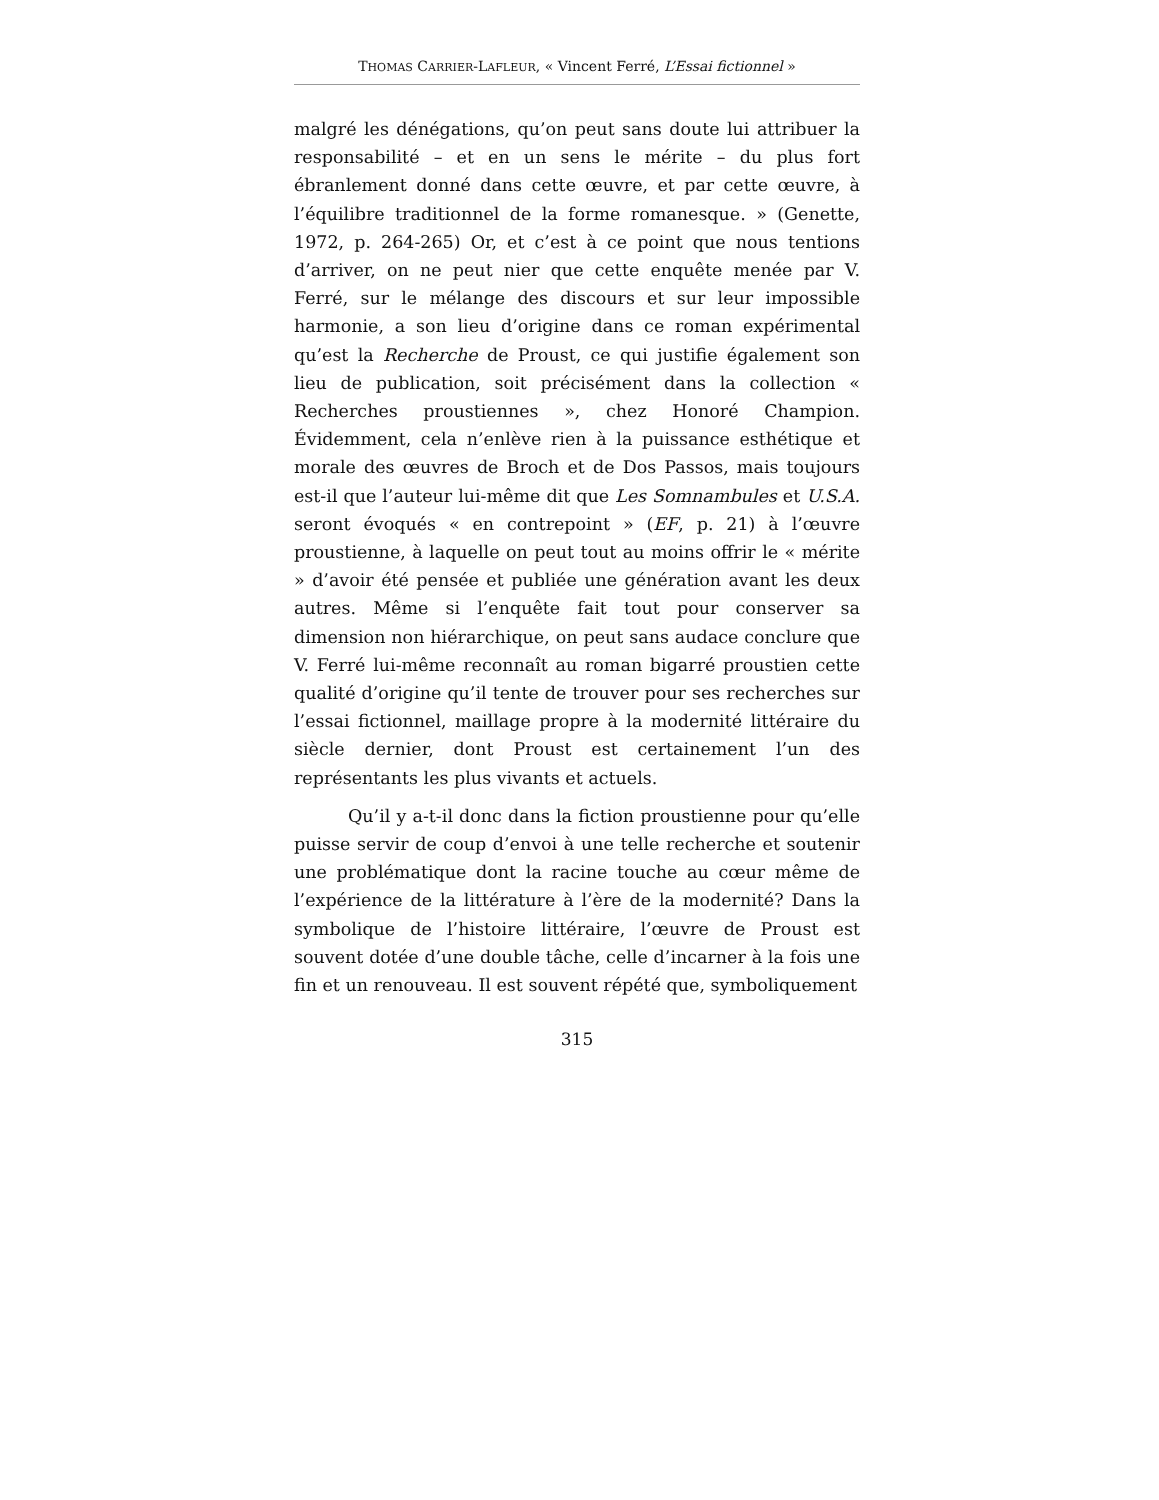THOMAS CARRIER-LAFLEUR, « Vincent Ferré, L’Essai fictionnel »
malgré les dénégations, qu’on peut sans doute lui attribuer la responsabilité – et en un sens le mérite – du plus fort ébranlement donné dans cette œuvre, et par cette œuvre, à l’équilibre traditionnel de la forme romanesque. » (Genette, 1972, p. 264-265) Or, et c’est à ce point que nous tentions d’arriver, on ne peut nier que cette enquête menée par V. Ferré, sur le mélange des discours et sur leur impossible harmonie, a son lieu d’origine dans ce roman expérimental qu’est la Recherche de Proust, ce qui justifie également son lieu de publication, soit précisément dans la collection « Recherches proustiennes », chez Honoré Champion. Évidemment, cela n’enlève rien à la puissance esthétique et morale des œuvres de Broch et de Dos Passos, mais toujours est-il que l’auteur lui-même dit que Les Somnambules et U.S.A. seront évoqués « en contrepoint » (EF, p. 21) à l’œuvre proustienne, à laquelle on peut tout au moins offrir le « mérite » d’avoir été pensée et publiée une génération avant les deux autres. Même si l’enquête fait tout pour conserver sa dimension non hiérarchique, on peut sans audace conclure que V. Ferré lui-même reconnaît au roman bigarré proustien cette qualité d’origine qu’il tente de trouver pour ses recherches sur l’essai fictionnel, maillage propre à la modernité littéraire du siècle dernier, dont Proust est certainement l’un des représentants les plus vivants et actuels.
Qu’il y a-t-il donc dans la fiction proustienne pour qu’elle puisse servir de coup d’envoi à une telle recherche et soutenir une problématique dont la racine touche au cœur même de l’expérience de la littérature à l’ère de la modernité? Dans la symbolique de l’histoire littéraire, l’œuvre de Proust est souvent dotée d’une double tâche, celle d’incarner à la fois une fin et un renouveau. Il est souvent répété que, symboliquement
315